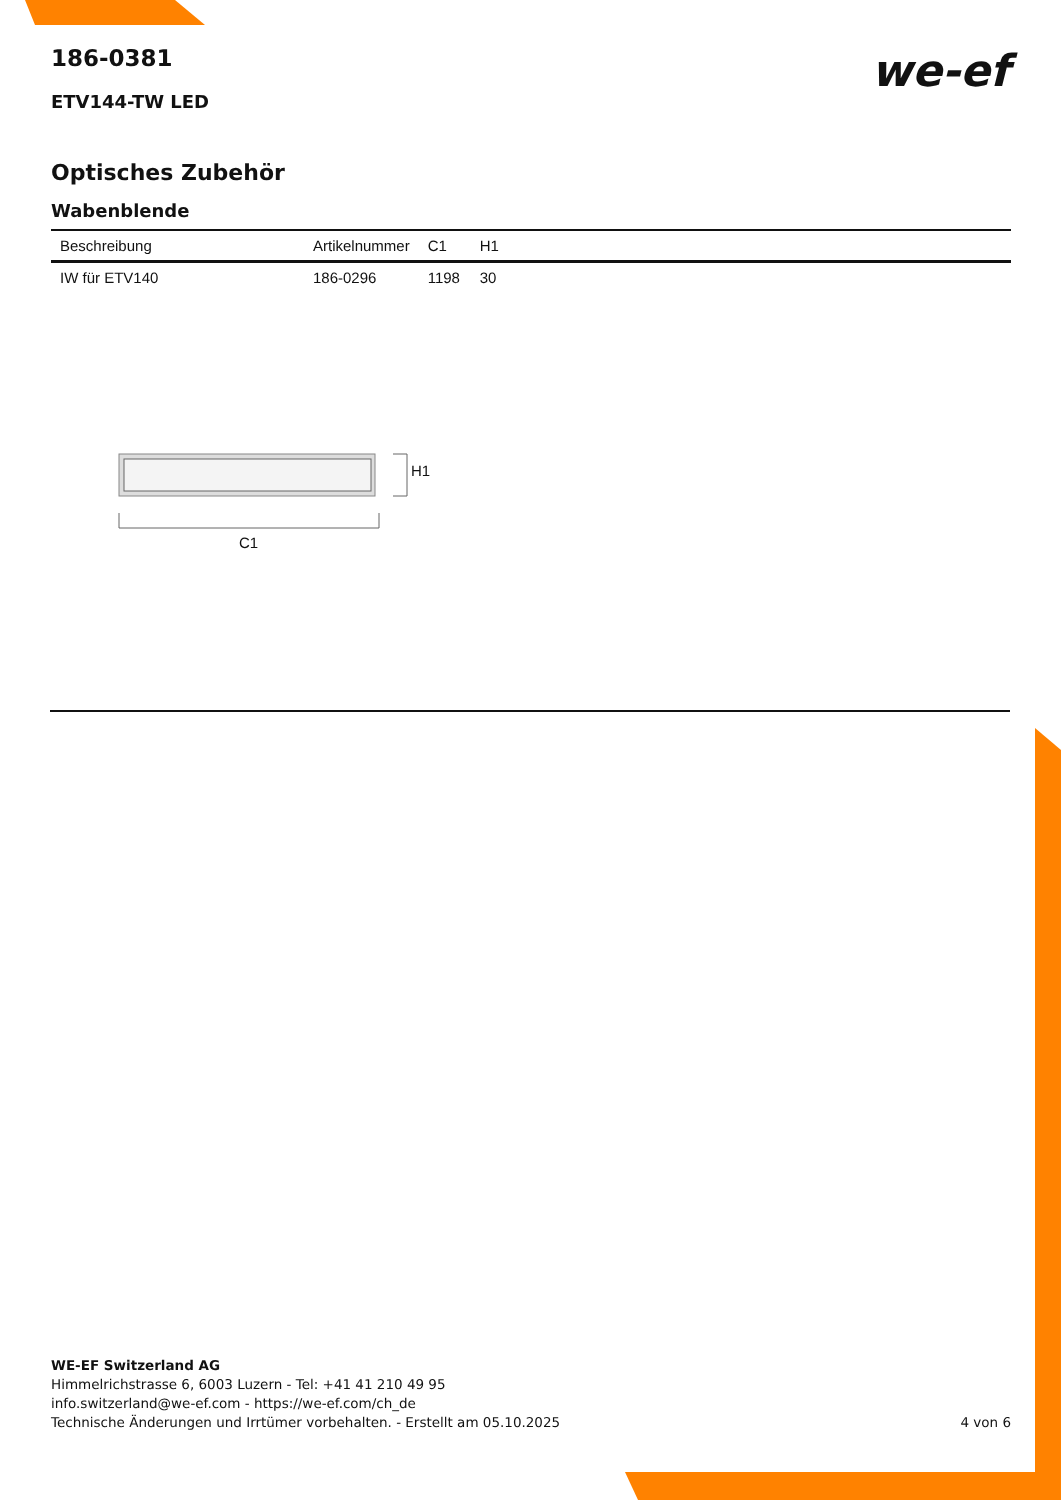we-ef
186-0381
ETV144-TW LED
Optisches Zubehör
Wabenblende
| Beschreibung | Artikelnummer | C1 | H1 |
| --- | --- | --- | --- |
| IW für ETV140 | 186-0296 | 1198 | 30 |
H1
C1
WE-EF Switzerland AG
Himmelrichstrasse 6, 6003 Luzern - Tel: +41 41 210 49 95
info.switzerland@we-ef.com - https://we-ef.com/ch_de
Technische Änderungen und Irrtümer vorbehalten. - Erstellt am 05.10.2025 4 von 6